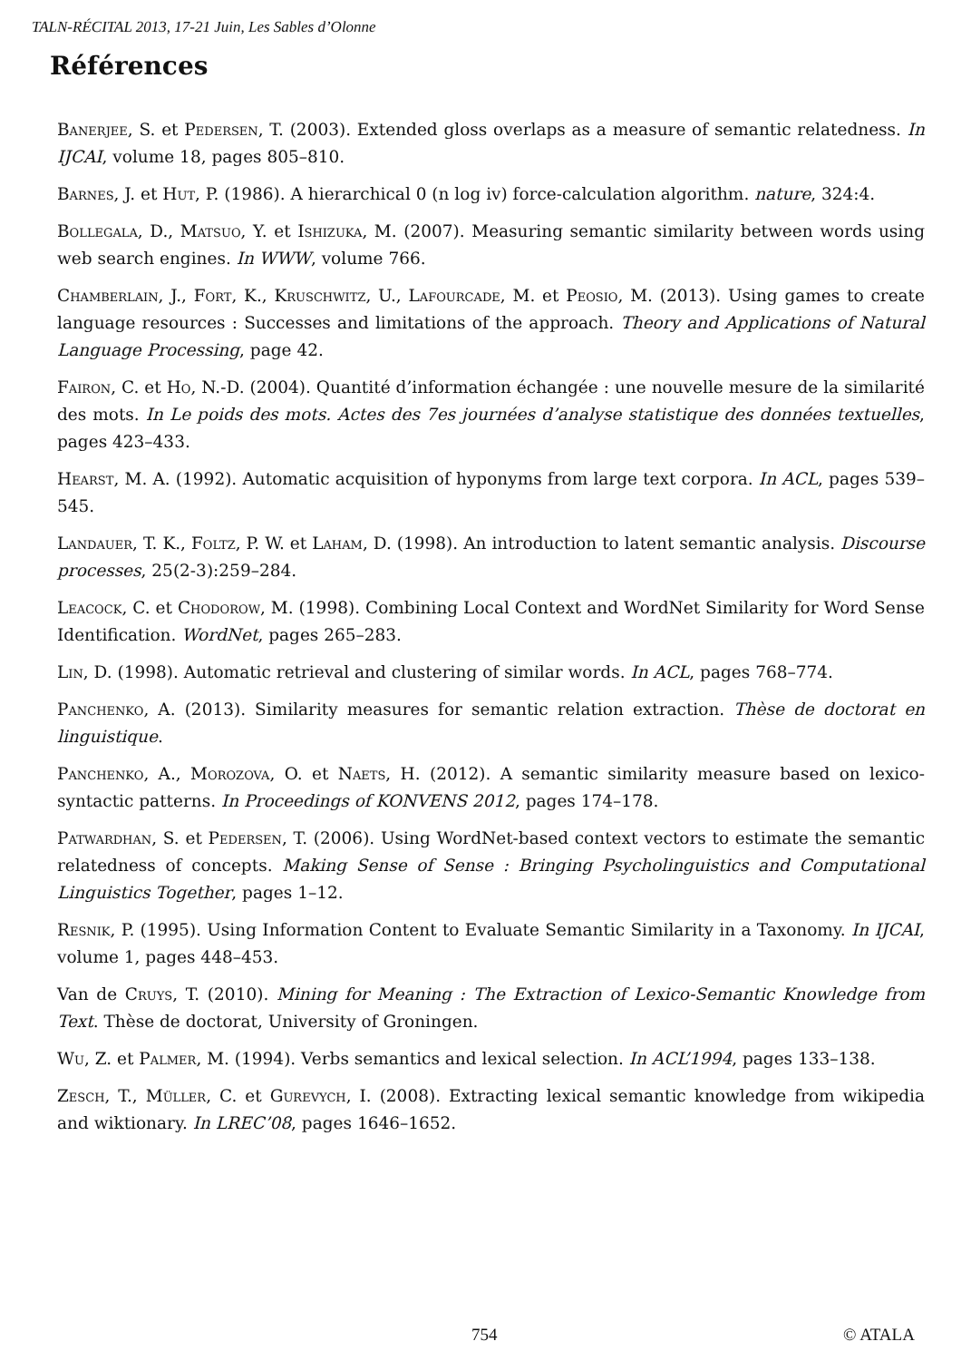TALN-RÉCITAL 2013, 17-21 Juin, Les Sables d’Olonne
Références
Banerjee, S. et Pedersen, T. (2003). Extended gloss overlaps as a measure of semantic relatedness. In IJCAI, volume 18, pages 805–810.
Barnes, J. et Hut, P. (1986). A hierarchical 0 (n log iv) force-calculation algorithm. nature, 324:4.
Bollegala, D., Matsuo, Y. et Ishizuka, M. (2007). Measuring semantic similarity between words using web search engines. In WWW, volume 766.
Chamberlain, J., Fort, K., Kruschwitz, U., Lafourcade, M. et Peosio, M. (2013). Using games to create language resources : Successes and limitations of the approach. Theory and Applications of Natural Language Processing, page 42.
Fairon, C. et Ho, N.-D. (2004). Quantité d’information échangée : une nouvelle mesure de la similarité des mots. In Le poids des mots. Actes des 7es journées d’analyse statistique des données textuelles, pages 423–433.
Hearst, M. A. (1992). Automatic acquisition of hyponyms from large text corpora. In ACL, pages 539–545.
Landauer, T. K., Foltz, P. W. et Laham, D. (1998). An introduction to latent semantic analysis. Discourse processes, 25(2-3):259–284.
Leacock, C. et Chodorow, M. (1998). Combining Local Context and WordNet Similarity for Word Sense Identification. WordNet, pages 265–283.
Lin, D. (1998). Automatic retrieval and clustering of similar words. In ACL, pages 768–774.
Panchenko, A. (2013). Similarity measures for semantic relation extraction. Thèse de doctorat en linguistique.
Panchenko, A., Morozova, O. et Naets, H. (2012). A semantic similarity measure based on lexico-syntactic patterns. In Proceedings of KONVENS 2012, pages 174–178.
Patwardhan, S. et Pedersen, T. (2006). Using WordNet-based context vectors to estimate the semantic relatedness of concepts. Making Sense of Sense : Bringing Psycholinguistics and Computational Linguistics Together, pages 1–12.
Resnik, P. (1995). Using Information Content to Evaluate Semantic Similarity in a Taxonomy. In IJCAI, volume 1, pages 448–453.
Van de Cruys, T. (2010). Mining for Meaning : The Extraction of Lexico-Semantic Knowledge from Text. Thèse de doctorat, University of Groningen.
Wu, Z. et Palmer, M. (1994). Verbs semantics and lexical selection. In ACL’1994, pages 133–138.
Zesch, T., Müller, C. et Gurevych, I. (2008). Extracting lexical semantic knowledge from wikipedia and wiktionary. In LREC’08, pages 1646–1652.
754 © ATALA